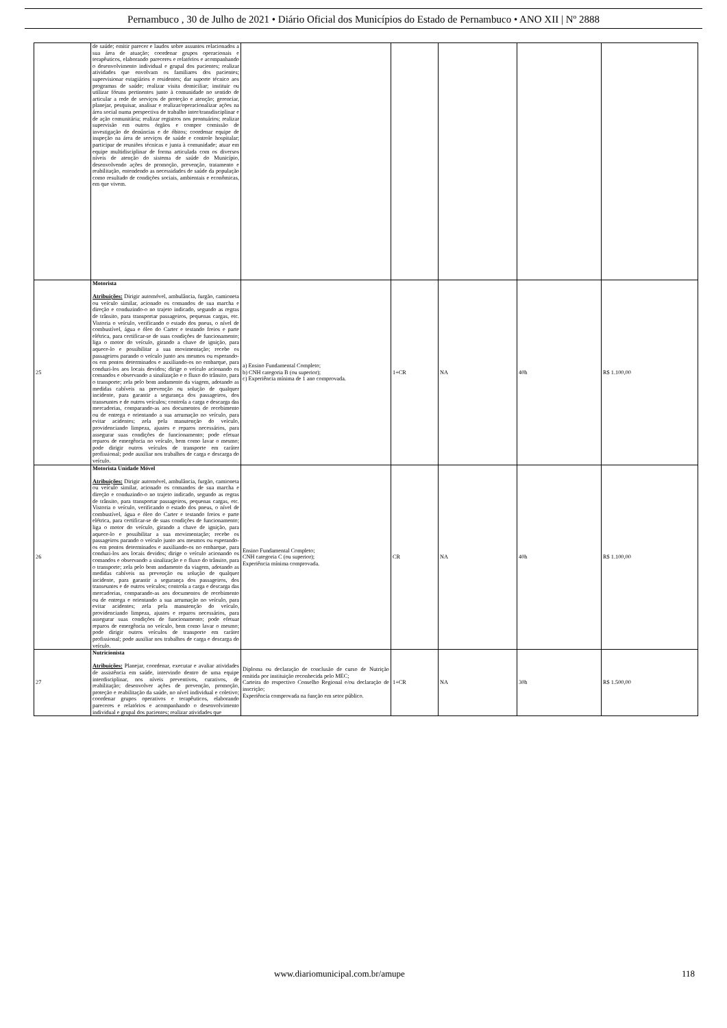Pernambuco , 30 de Julho de 2021 • Diário Oficial dos Municípios do Estado de Pernambuco • ANO XII | Nº 2888
| | de saúde; emitir parecer e laudos sobre assuntos relacionados a sua área de atuação; coordenar grupos operacionais e terapêuticos, elaborando pareceres e relatórios e acompanhando o desenvolvimento individual e grupal dos pacientes; realizar atividades que envolvam os familiares dos pacientes; supervisionar estagiários e residentes; dar suporte técnico aos programas de saúde; realizar visita domiciliar; instituir ou utilizar fóruns pertinentes junto à comunidade no sentido de articular a rede de serviços de proteção e atenção; gerenciar, planejar, pesquisar, analisar e realizar/operacionalizar ações na área social numa perspectiva de trabalho inter/transdisciplinar e de ação comunitária; realizar registros nos prontuários; realizar supervisão em outros órgãos e compor comissão de investigação de denúncias e de óbitos; coordenar equipe de inspeção na área de serviços de saúde e controle hospitalar; participar de reuniões técnicas e junta à comunidade; atuar em equipe multidisciplinar de forma articulada com os diversos níveis de atenção do sistema de saúde do Município, desenvolvendo ações de promoção, prevenção, tratamento e reabilitação, entendendo as necessidades de saúde da população como resultado de condições sociais, ambientais e econômicas, em que vivem. | | | | | |
| 25 | Motorista Atribuições: Dirigir automóvel, ambulância, furgão, camioneta ou veículo similar, acionado os comandos de sua marcha e direção e conduzindo-o no trajeto indicado, segundo as regras de trânsito, para transportar passageiros, pequenas cargas, etc. Vistoria o veículo, verificando o estado dos pneus, o nível de combustível, água e óleo do Carter e testando freios e parte elétrica, para certificar-se de suas condições de funcionamento; liga o motor do veículo, girando a chave de ignição, para aquece-lo e possibilitar a sua movimentação; recebe os passageiros parando o veículo junto aos mesmos ou esperando-os em pontos determinados e auxiliando-os no embarque, para conduzi-los aos locais devidos; dirige o veículo acionando os comandos e observando a sinalização e o fluxo do trânsito, para o transporte; zela pelo bom andamento da viagem, adotando as medidas cabíveis na prevenção ou solução de qualquer incidente, para garantir a segurança dos passageiros, dos transeuntes e de outros veículos; controla a carga e descarga das mercadorias, comparando-as aos documentos de recebimento ou de entrega e orientando a sua arrumação no veículo, para evitar acidentes; zela pela manutenção do veículo, providenciando limpeza, ajustes e reparos necessários, para assegurar suas condições de funcionamento; pode efetuar reparos de emergência no veículo, bem como lavar o mesmo; pode dirigir outros veículos de transporte em caráter profissional; pode auxiliar nos trabalhos de carga e descarga do veículo. | a) Ensino Fundamental Completo; b) CNH categoria B (ou superior); c) Experiência mínima de 1 ano comprovada. | 1+CR | NA | 40h | R$ 1.100,00 |
| 26 | Motorista Unidade Móvel Atribuições: Dirigir automóvel, ambulância, furgão, camioneta ou veículo similar, acionado os comandos de sua marcha e direção e conduzindo-o no trajeto indicado, segundo as regras de trânsito, para transportar passageiros, pequenas cargas, etc. Vistoria o veículo, verificando o estado dos pneus, o nível de combustível, água e óleo do Carter e testando freios e parte elétrica, para certificar-se de suas condições de funcionamento; liga o motor do veículo, girando a chave de ignição, para aquece-lo e possibilitar a sua movimentação; recebe os passageiros parando o veículo junto aos mesmos ou esperando-os em pontos determinados e auxiliando-os no embarque, para conduzi-los aos locais devidos; dirige o veículo acionando os comandos e observando a sinalização e o fluxo do trânsito, para o transporte; zela pelo bom andamento da viagem, adotando as medidas cabíveis na prevenção ou solução de qualquer incidente, para garantir a segurança dos passageiros, dos transeuntes e de outros veículos; controla a carga e descarga das mercadorias, comparando-as aos documentos de recebimento ou de entrega e orientando a sua arrumação no veículo, para evitar acidentes; zela pela manutenção do veículo, providenciando limpeza, ajustes e reparos necessários, para assegurar suas condições de funcionamento; pode efetuar reparos de emergência no veículo, bem como lavar o mesmo; pode dirigir outros veículos de transporte em caráter profissional; pode auxiliar nos trabalhos de carga e descarga do veículo. | Ensino Fundamental Completo; CNH categoria C (ou superior); Experiência mínima comprovada. | CR | NA | 40h | R$ 1.100,00 |
| 27 | Nutricionista Atribuições: Planejar, coordenar, executar e avaliar atividades de assistência em saúde, intervindo dentro de uma equipe interdisciplinar, nos níveis preventivos, curativos, de reabilitação; desenvolver ações de prevenção, promoção, proteção e reabilitação da saúde, no nível individual e coletivo; coordenar grupos operativos e terapêuticos, elaborando pareceres e relatórios e acompanhando o desenvolvimento individual e grupal dos pacientes; realizar atividades que | Diploma ou declaração de conclusão de curso de Nutrição emitida por instituição reconhecida pelo MEC; Carteira do respectivo Conselho Regional e/ou declaração de inscrição; Experiência comprovada na função em setor público. | 1+CR | NA | 30h | R$ 1.500,00 |
www.diariomunicipal.com.br/amupe 118